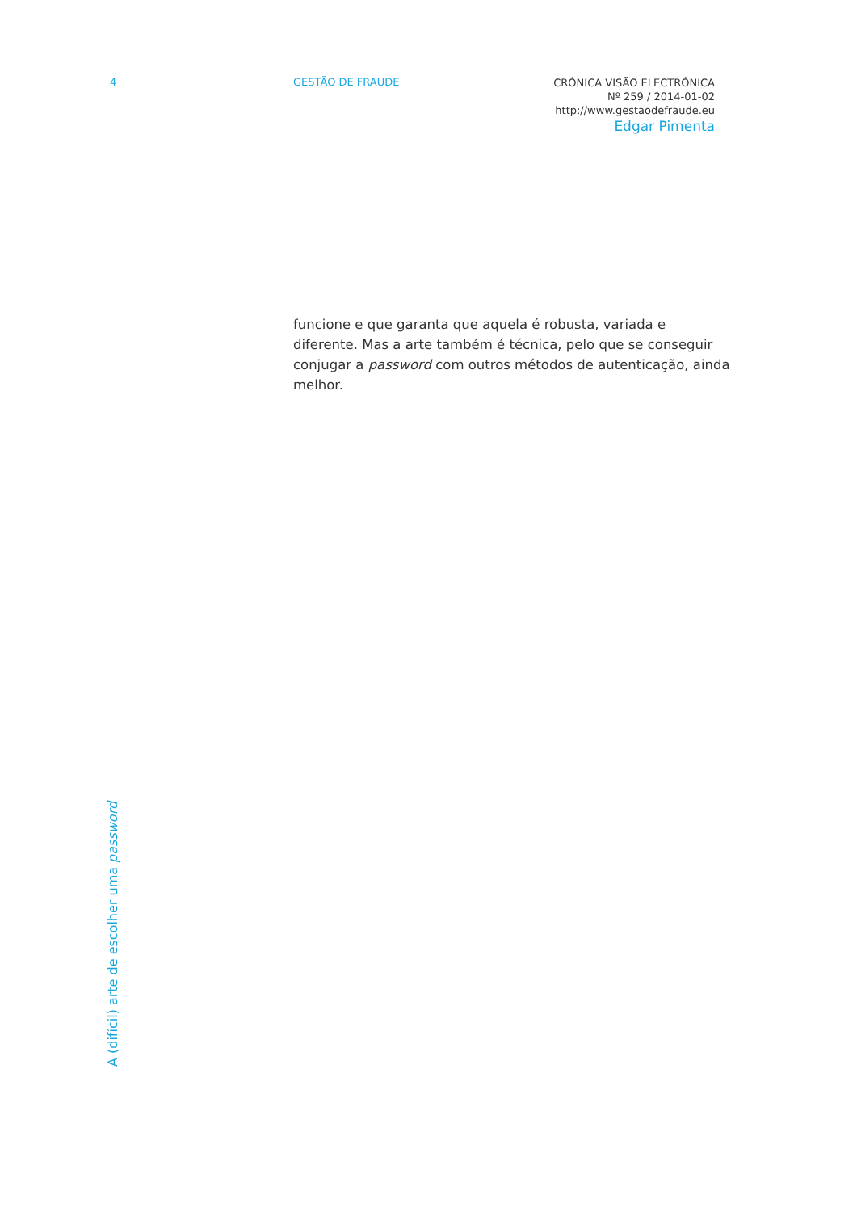4 GESTÃO DE FRAUDE
CRÓNICA VISÃO ELECTRÓNICA
Nº 259 / 2014-01-02
http://www.gestaodefraude.eu
Edgar Pimenta
funcione e que garanta que aquela é robusta, variada e diferente. Mas a arte também é técnica, pelo que se conseguir conjugar a password com outros métodos de autenticação, ainda melhor.
A (difícil) arte de escolher uma password